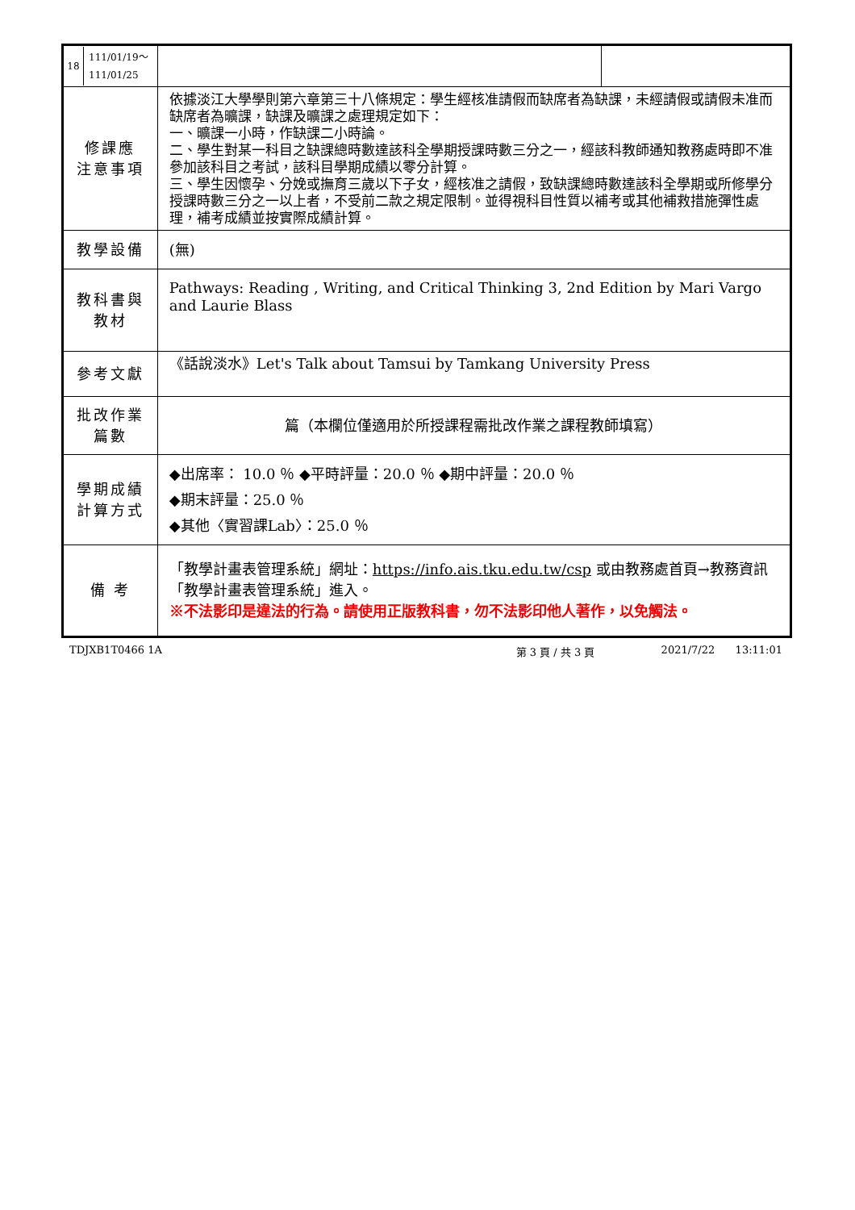| / 18 / 111/01/19～ 111/01/25 / | | | |
| 修課應 注意事項 | 依據淡江大學學則第六章第三十八條規定：學生經核准請假而缺席者為缺課，未經請假或請假未准而缺席者為曠課，缺課及曠課之處理規定如下： 一、曠課一小時，作缺課二小時論。 二、學生對某一科目之缺課總時數達該科全學期授課時數三分之一，經該科教師通知教務處時即不准參加該科目之考試，該科目學期成績以零分計算。 三、學生因懷孕、分娩或撫育三歲以下子女，經核准之請假，致缺課總時數達該科全學期或所修學分授課時數三分之一以上者，不受前二款之規定限制。並得視科目性質以補考或其他補救措施彈性處理，補考成績並按實際成績計算。 | | |
| 教學設備 | (無) | | |
| 教科書與 教材 | Pathways: Reading , Writing, and Critical Thinking 3, 2nd Edition by Mari Vargo and Laurie Blass | | |
| 參考文獻 | 《話說淡水》Let's Talk about Tamsui by Tamkang University Press | | |
| 批改作業 篇數 | 篇（本欄位僅適用於所授課程需批改作業之課程教師填寫） | | |
| 學期成績 計算方式 | ◆出席率： 10.0 ％ ◆平時評量：20.0 ％ ◆期中評量：20.0 ％ ◆期末評量：25.0 ％ ◆其他〈實習課Lab〉：25.0 ％ | | |
| 備 考 | 「教學計畫表管理系統」網址： https://info.ais.tku.edu.tw/csp 或由教務處首頁→教務資訊「教學計畫表管理系統」進入。 ※不法影印是違法的行為。請使用正版教科書，勿不法影印他人著作，以免觸法。 | | |
TDJXB1T0466 1A 第 3 頁 / 共 3 頁 2021/7/22 13:11:01